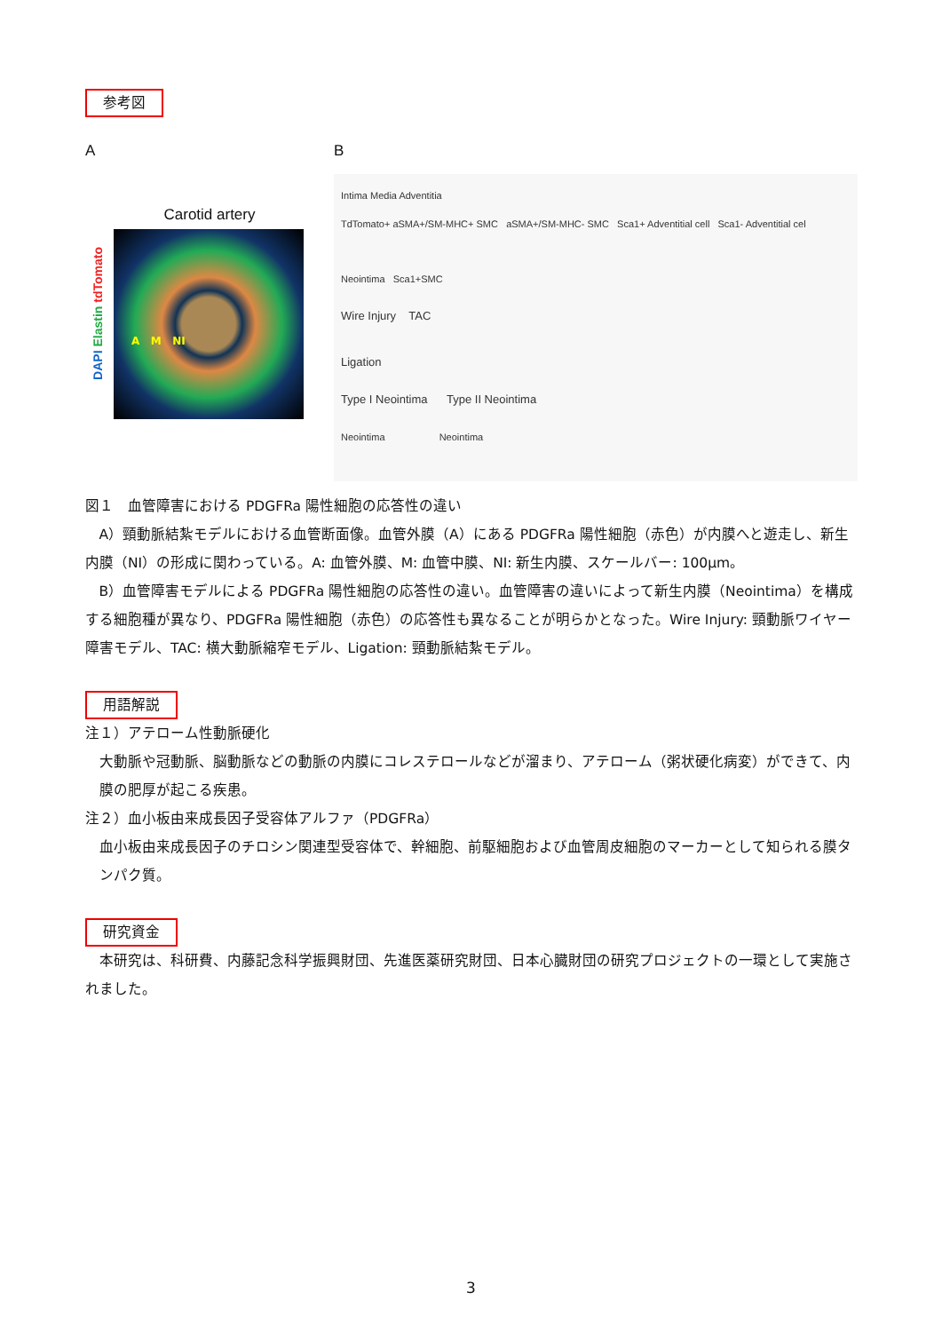参考図
A
Carotid artery
DAPI Elastin tdTomato
A M NI
B
Intima Media Adventitia
TdTomato+ aSMA+/SM-MHC+ SMC aSMA+/SM-MHC- SMC Sca1+ Adventitial cell Sca1- Adventitial cel
Neointima Sca1+SMC
Wire Injury TAC
Ligation
Type I Neointima Type II Neointima
Neointima Neointima
図１　血管障害における PDGFRa 陽性細胞の応答性の違い
A）頸動脈結紮モデルにおける血管断面像。血管外膜（A）にある PDGFRa 陽性細胞（赤色）が内膜へと遊走し、新生内膜（NI）の形成に関わっている。A: 血管外膜、M: 血管中膜、NI: 新生内膜、スケールバー: 100μm。
B）血管障害モデルによる PDGFRa 陽性細胞の応答性の違い。血管障害の違いによって新生内膜（Neointima）を構成する細胞種が異なり、PDGFRa 陽性細胞（赤色）の応答性も異なることが明らかとなった。Wire Injury: 頸動脈ワイヤー障害モデル、TAC: 横大動脈縮窄モデル、Ligation: 頸動脈結紮モデル。
用語解説
注１）アテローム性動脈硬化
大動脈や冠動脈、脳動脈などの動脈の内膜にコレステロールなどが溜まり、アテローム（粥状硬化病変）ができて、内膜の肥厚が起こる疾患。
注２）血小板由来成長因子受容体アルファ（PDGFRa）
血小板由来成長因子のチロシン関連型受容体で、幹細胞、前駆細胞および血管周皮細胞のマーカーとして知られる膜タンパク質。
研究資金
本研究は、科研費、内藤記念科学振興財団、先進医薬研究財団、日本心臓財団の研究プロジェクトの一環として実施されました。
3